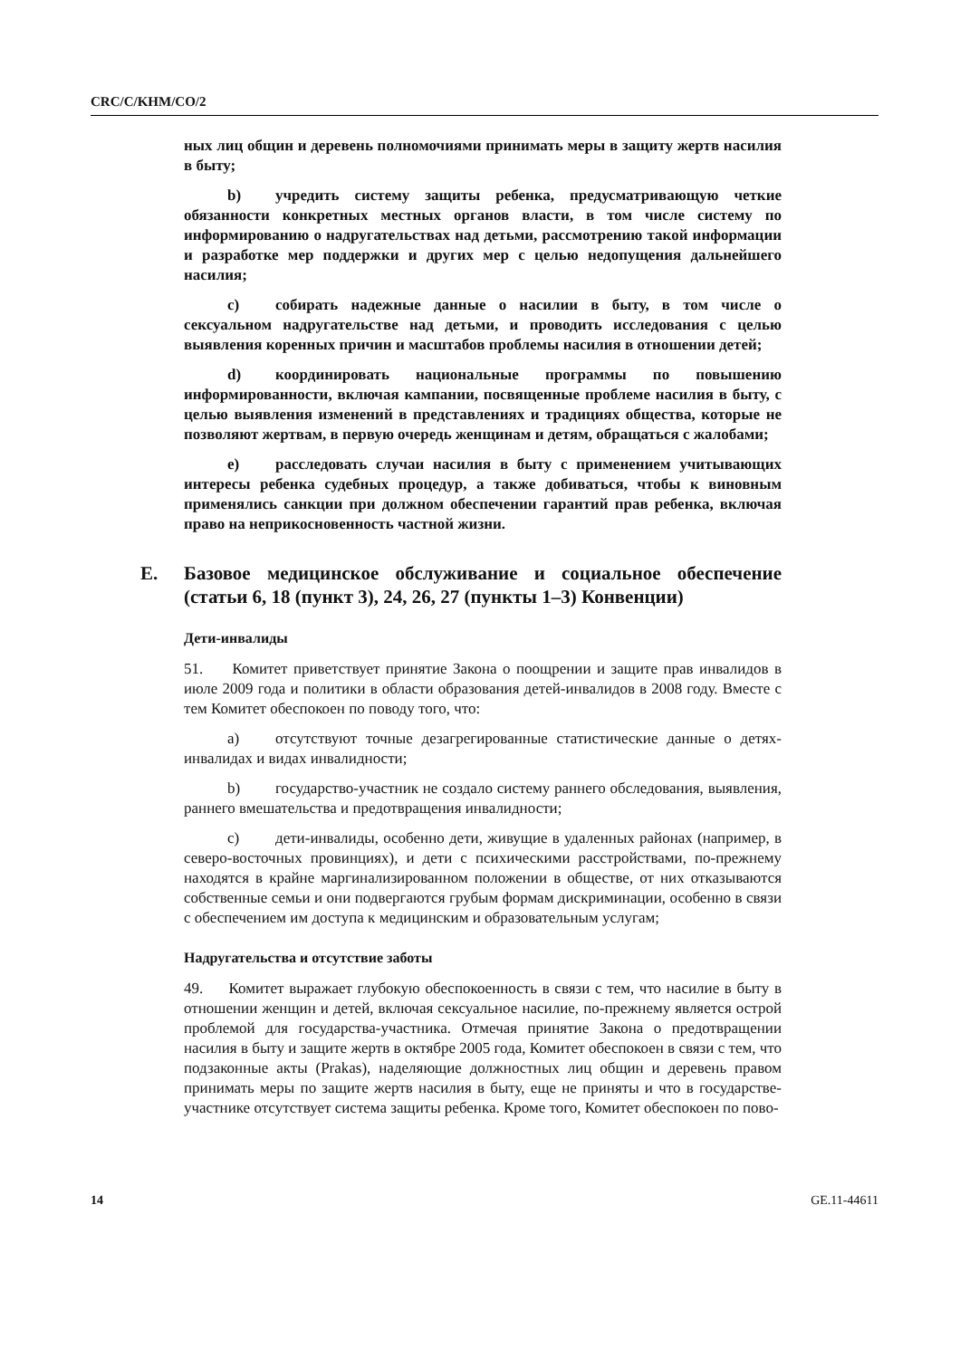CRC/C/KHM/CO/2
ных лиц общин и деревень полномочиями принимать меры в защиту жертв насилия в быту;
b) учредить систему защиты ребенка, предусматривающую четкие обязанности конкретных местных органов власти, в том числе систему по информированию о надругательствах над детьми, рассмотрению такой информации и разработке мер поддержки и других мер с целью недопущения дальнейшего насилия;
c) собирать надежные данные о насилии в быту, в том числе о сексуальном надругательстве над детьми, и проводить исследования с целью выявления коренных причин и масштабов проблемы насилия в отношении детей;
d) координировать национальные программы по повышению информированности, включая кампании, посвященные проблеме насилия в быту, с целью выявления изменений в представлениях и традициях общества, которые не позволяют жертвам, в первую очередь женщинам и детям, обращаться с жалобами;
e) расследовать случаи насилия в быту с применением учитывающих интересы ребенка судебных процедур, а также добиваться, чтобы к виновным применялись санкции при должном обеспечении гарантий прав ребенка, включая право на неприкосновенность частной жизни.
E. Базовое медицинское обслуживание и социальное обеспечение (статьи 6, 18 (пункт 3), 24, 26, 27 (пункты 1–3) Конвенции)
Дети-инвалиды
51. Комитет приветствует принятие Закона о поощрении и защите прав инвалидов в июле 2009 года и политики в области образования детей-инвалидов в 2008 году. Вместе с тем Комитет обеспокоен по поводу того, что:
a) отсутствуют точные дезагрегированные статистические данные о детях-инвалидах и видах инвалидности;
b) государство-участник не создало систему раннего обследования, выявления, раннего вмешательства и предотвращения инвалидности;
c) дети-инвалиды, особенно дети, живущие в удаленных районах (например, в северо-восточных провинциях), и дети с психическими расстройствами, по-прежнему находятся в крайне маргинализированном положении в обществе, от них отказываются собственные семьи и они подвергаются грубым формам дискриминации, особенно в связи с обеспечением им доступа к медицинским и образовательным услугам;
Надругательства и отсутствие заботы
49. Комитет выражает глубокую обеспокоенность в связи с тем, что насилие в быту в отношении женщин и детей, включая сексуальное насилие, по-прежнему является острой проблемой для государства-участника. Отмечая принятие Закона о предотвращении насилия в быту и защите жертв в октябре 2005 года, Комитет обеспокоен в связи с тем, что подзаконные акты (Prakas), наделяющие должностных лиц общин и деревень правом принимать меры по защите жертв насилия в быту, еще не приняты и что в государстве-участнике отсутствует система защиты ребенка. Кроме того, Комитет обеспокоен по пово-
14 GE.11-44611